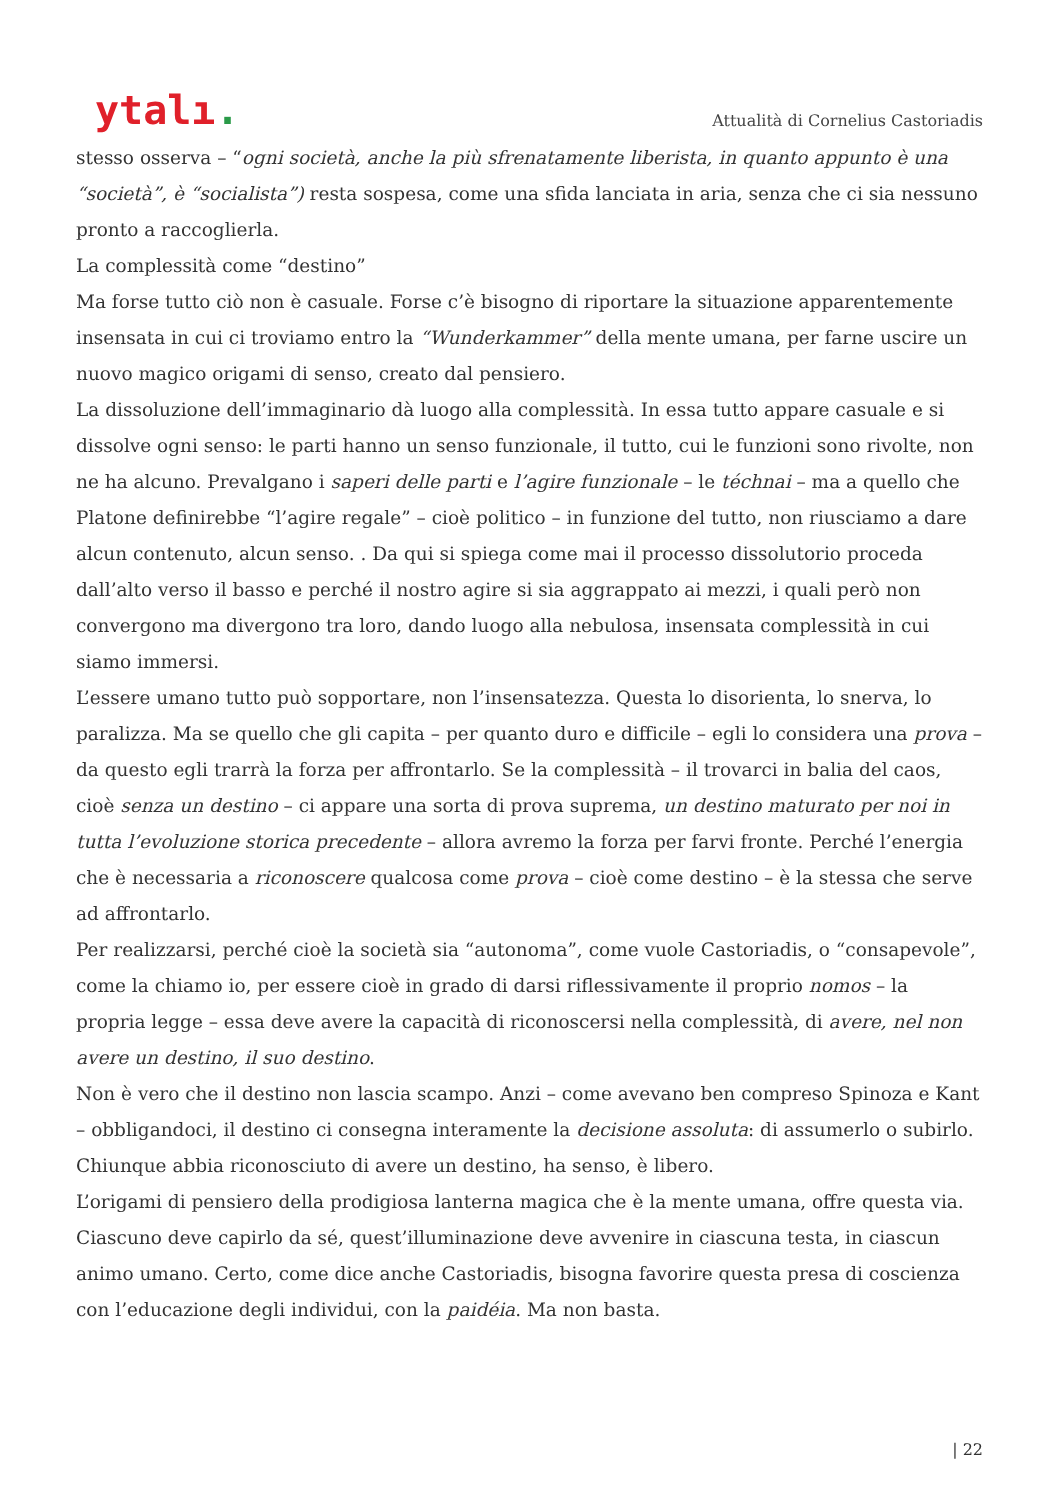ytalı.
Attualità di Cornelius Castoriadis
stesso osserva – “ogni società, anche la più sfrenatamente liberista, in quanto appunto è una “società”, è “socialista”) resta sospesa, come una sfida lanciata in aria, senza che ci sia nessuno pronto a raccoglierla.
La complessità come “destino”
Ma forse tutto ciò non è casuale. Forse c’è bisogno di riportare la situazione apparentemente insensata in cui ci troviamo entro la “Wunderkammer” della mente umana, per farne uscire un nuovo magico origami di senso, creato dal pensiero.
La dissoluzione dell’immaginario dà luogo alla complessità. In essa tutto appare casuale e si dissolve ogni senso: le parti hanno un senso funzionale, il tutto, cui le funzioni sono rivolte, non ne ha alcuno. Prevalgano i saperi delle parti e l’agire funzionale – le téchnai – ma a quello che Platone definirebbe “l’agire regale” – cioè politico – in funzione del tutto, non riusciamo a dare alcun contenuto, alcun senso. . Da qui si spiega come mai il processo dissolutorio proceda dall’alto verso il basso e perché il nostro agire si sia aggrappato ai mezzi, i quali però non convergono ma divergono tra loro, dando luogo alla nebulosa, insensata complessità in cui siamo immersi.
L’essere umano tutto può sopportare, non l’insensatezza. Questa lo disorienta, lo snerva, lo paralizza. Ma se quello che gli capita – per quanto duro e difficile – egli lo considera una prova – da questo egli trarrà la forza per affrontarlo. Se la complessità – il trovarci in balia del caos, cioè senza un destino – ci appare una sorta di prova suprema, un destino maturato per noi in tutta l’evoluzione storica precedente – allora avremo la forza per farvi fronte. Perché l’energia che è necessaria a riconoscere qualcosa come prova – cioè come destino – è la stessa che serve ad affrontarlo.
Per realizzarsi, perché cioè la società sia “autonoma”, come vuole Castoriadis, o “consapevole”, come la chiamo io, per essere cioè in grado di darsi riflessivamente il proprio nomos – la propria legge – essa deve avere la capacità di riconoscersi nella complessità, di avere, nel non avere un destino, il suo destino.
Non è vero che il destino non lascia scampo. Anzi – come avevano ben compreso Spinoza e Kant – obbligandoci, il destino ci consegna interamente la decisione assoluta: di assumerlo o subirlo. Chiunque abbia riconosciuto di avere un destino, ha senso, è libero.
L’origami di pensiero della prodigiosa lanterna magica che è la mente umana, offre questa via. Ciascuno deve capirlo da sé, quest’illuminazione deve avvenire in ciascuna testa, in ciascun animo umano. Certo, come dice anche Castoriadis, bisogna favorire questa presa di coscienza con l’educazione degli individui, con la paidéia. Ma non basta.
| 22